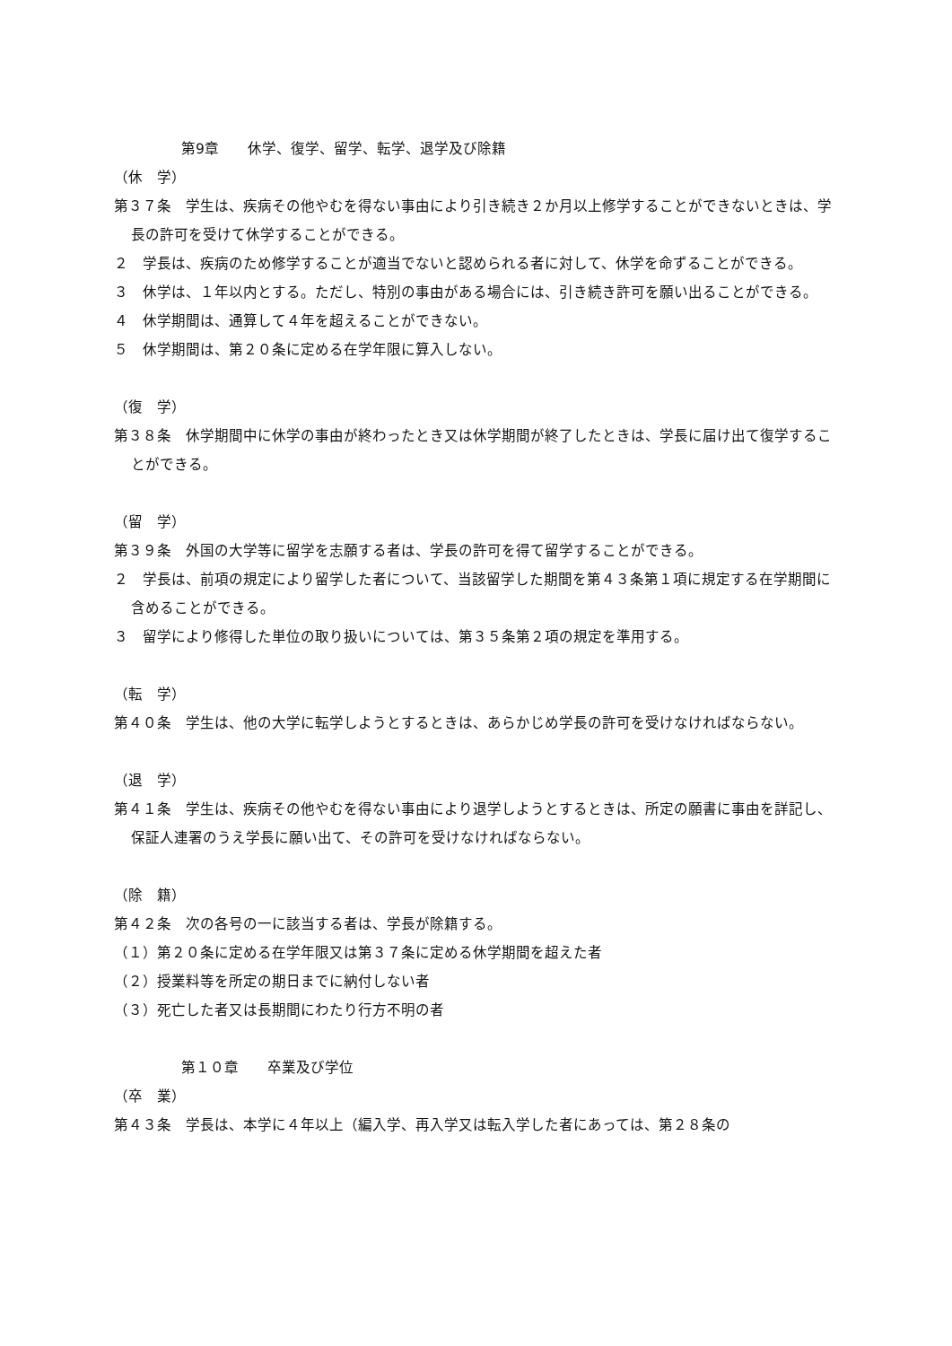第9章　　休学、復学、留学、転学、退学及び除籍
（休　学）
第３７条　学生は、疾病その他やむを得ない事由により引き続き２か月以上修学することができないときは、学長の許可を受けて休学することができる。
２　学長は、疾病のため修学することが適当でないと認められる者に対して、休学を命ずることができる。
３　休学は、１年以内とする。ただし、特別の事由がある場合には、引き続き許可を願い出ることができる。
４　休学期間は、通算して４年を超えることができない。
５　休学期間は、第２０条に定める在学年限に算入しない。
（復　学）
第３８条　休学期間中に休学の事由が終わったとき又は休学期間が終了したときは、学長に届け出て復学することができる。
（留　学）
第３９条　外国の大学等に留学を志願する者は、学長の許可を得て留学することができる。
２　学長は、前項の規定により留学した者について、当該留学した期間を第４３条第１項に規定する在学期間に含めることができる。
３　留学により修得した単位の取り扱いについては、第３５条第２項の規定を準用する。
（転　学）
第４０条　学生は、他の大学に転学しようとするときは、あらかじめ学長の許可を受けなければならない。
（退　学）
第４１条　学生は、疾病その他やむを得ない事由により退学しようとするときは、所定の願書に事由を詳記し、保証人連署のうえ学長に願い出て、その許可を受けなければならない。
（除　籍）
第４２条　次の各号の一に該当する者は、学長が除籍する。
（１）第２０条に定める在学年限又は第３７条に定める休学期間を超えた者
（２）授業料等を所定の期日までに納付しない者
（３）死亡した者又は長期間にわたり行方不明の者
第１０章　　卒業及び学位
（卒　業）
第４３条　学長は、本学に４年以上（編入学、再入学又は転入学した者にあっては、第２８条の